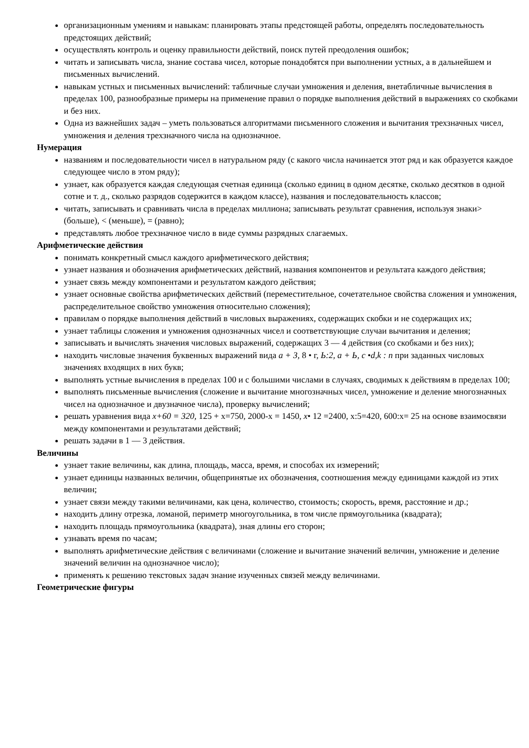организационным умениям и навыкам: планировать этапы предстоящей работы, определять последовательность предстоящих действий;
осуществлять контроль и оценку правильности действий, поиск путей преодоления ошибок;
читать и записывать числа, знание состава чисел, которые понадобятся при выполнении устных, а в дальнейшем и письменных вычислений.
навыкам устных и письменных вычислений: табличные случаи умножения и деления, внетабличные вычисления в пределах 100, разнообразные примеры на применение правил о порядке выполнения действий в выражениях со скобками и без них.
Одна из важнейших задач – уметь пользоваться алгоритмами письменного сложения и вычитания трехзначных чисел, умножения и деления трехзначного числа на однозначное.
Нумерация
названиям и последовательности чисел в натуральном ряду (с какого числа начинается этот ряд и как образуется каждое следующее число в этом ряду);
узнает, как образуется каждая следующая счетная единица (сколько единиц в одном десятке, сколько десятков в одной сотне и т. д., сколько разрядов содержится в каждом классе), названия и последовательность классов;
читать, записывать и сравнивать числа в пределах миллиона; записывать результат сравнения, используя знаки> (больше), < (меньше), = (равно);
представлять любое трехзначное число в виде суммы разрядных слагаемых.
Арифметические действия
понимать конкретный смысл каждого арифметического действия;
узнает названия и обозначения арифметических действий, названия компонентов и результата каждого действия;
узнает связь между компонентами и результатом каждого действия;
узнает основные свойства арифметических действий (переместительное, сочетательное свойства сложения и умножения, распределительное свойство умножения относительно сложения);
правилам о порядке выполнения действий в числовых выражениях, содержащих скобки и не содержащих их;
узнает таблицы сложения и умножения однозначных чисел и соответствующие случаи вычитания и деления;
записывать и вычислять значения числовых выражений, содержащих 3 — 4 действия (со скобками и без них);
находить числовые значения буквенных выражений вида а + 3, 8 • г, Ь:2, а + Ь, с •d,k : п при заданных числовых значениях входящих в них букв;
выполнять устные вычисления в пределах 100 и с большими числами в случаях, сводимых к действиям в пределах 100;
выполнять письменные вычисления (сложение и вычитание многозначных чисел, умножение и деление многозначных чисел на однозначное и двузначное числа), проверку вычислений;
решать уравнения вида х+60 = 320, 125 + х=750, 2000-х = 1450, х• 12 =2400, х:5=420, 600:х= 25 на основе взаимосвязи между компонентами и результатами действий;
решать задачи в 1 — 3 действия.
Величины
узнает такие величины, как длина, площадь, масса, время, и способах их измерений;
узнает единицы названных величин, общепринятые их обозначения, соотношения между единицами каждой из этих величин;
узнает связи между такими величинами, как цена, количество, стоимость; скорость, время, расстояние и др.;
находить длину отрезка, ломаной, периметр многоугольника, в том числе прямоугольника (квадрата);
находить площадь прямоугольника (квадрата), зная длины его сторон;
узнавать время по часам;
выполнять арифметические действия с величинами (сложение и вычитание значений величин, умножение и деление значений величин на однозначное число);
применять к решению текстовых задач знание изученных связей между величинами.
Геометрические фигуры